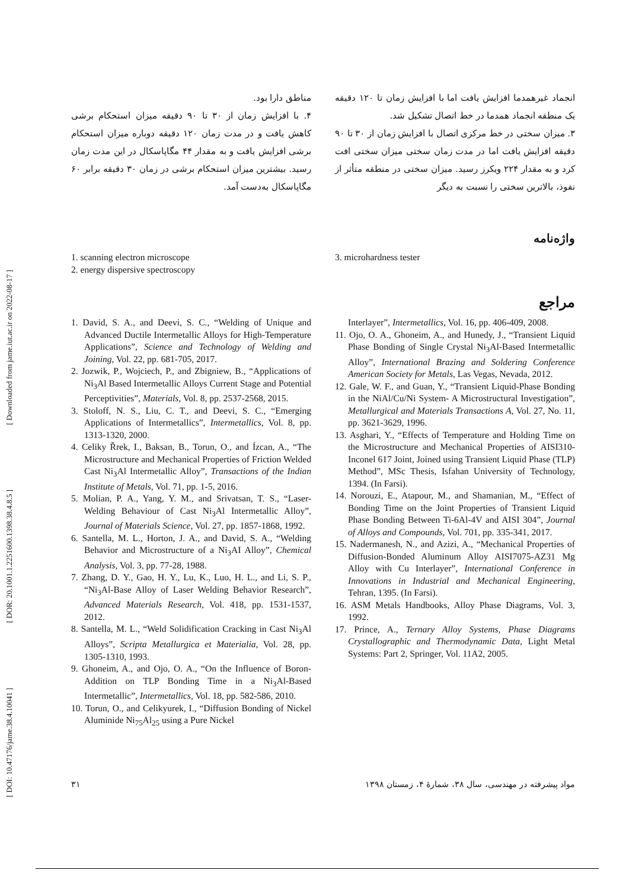[ DOI: 10.47176/jame.38.4.10041 ] [ DOR: 20.1001.1.2251600.1398.38.4.8.5 ] [ Downloaded from jame.iut.ac.ir on 2022-08-17 ]
انجماد غیرهمدما افزایش یافت اما با افزایش زمان تا ۱۲۰ دقیقه یک منطقه انجماد همدما در خط اتصال تشکیل شد.
۳. میزان سختی در خط مرکزی اتصال با افزایش زمان از ۳۰ تا ۹۰ دقیقه افزایش یافت اما در مدت زمان سختی میزان سختی افت کرد و به مقدار ۲۲۴ ویکرز رسید. میزان سختی در منطقه متأثر از نفوذ، بالاترین سختی را نسبت به دیگر
مناطق دارا بود.
۴. با افزایش زمان از ۳۰ تا ۹۰ دقیقه میزان استحکام برشی کاهش یافت و در مدت زمان ۱۲۰ دقیقه دوباره میزان استحکام برشی افزایش یافت و به مقدار ۴۴ مگاپاسکال در این مدت زمان رسید. بیشترین میزان استحکام برشی در زمان ۳۰ دقیقه برابر ۶۰ مگاپاسکال به‌دست آمد.
واژه‌نامه
3. microhardness tester 1. scanning electron microscope
2. energy dispersive spectroscopy
مراجع
1. David, S. A., and Deevi, S. C., “Welding of Unique and Advanced Ductile Intermetallic Alloys for High-Temperature Applications”, Science and Technology of Welding and Joining, Vol. 22, pp. 681-705, 2017.
2. Jozwik, P., Wojciech, P., and Zbigniew, B., “Applications of Ni<sub>3</sub>Al Based Intermetallic Alloys Current Stage and Potential Perceptivities”, Materials, Vol. 8, pp. 2537-2568, 2015.
3. Stoloff, N. S., Liu, C. T., and Deevi, S. C., “Emerging Applications of Intermetallics”, Intermetallics, Vol. 8, pp. 1313-1320, 2000.
4. Celiky Řrek, I., Baksan, B., Torun, O., and Ízcan, A., “The Microstructure and Mechanical Properties of Friction Welded Cast Ni<sub>3</sub>Al Intermetallic Alloy”, Transactions of the Indian Institute of Metals, Vol. 71, pp. 1-5, 2016.
5. Molian, P. A., Yang, Y. M., and Srivatsan, T. S., “Laser-Welding Behaviour of Cast Ni<sub>3</sub>Al Intermetallic Alloy”, Journal of Materials Science, Vol. 27, pp. 1857-1868, 1992.
6. Santella, M. L., Horton, J. A., and David, S. A., “Welding Behavior and Microstructure of a Ni<sub>3</sub>AI Alloy”, Chemical Analysis, Vol. 3, pp. 77-28, 1988.
7. Zhang, D. Y., Gao, H. Y., Lu, K., Luo, H. L., and Li, S. P., “Ni<sub>3</sub>Al-Base Alloy of Laser Welding Behavior Research”, Advanced Materials Research, Vol. 418, pp. 1531-1537, 2012.
8. Santella, M. L., “Weld Solidification Cracking in Cast Ni<sub>3</sub>Al Alloys”, Scripta Metallurgica et Materialia, Vol. 28, pp. 1305-1310, 1993.
9. Ghoneim, A., and Ojo, O. A., “On the Influence of Boron-Addition on TLP Bonding Time in a Ni<sub>3</sub>Al-Based Intermetallic”, Intermetallics, Vol. 18, pp. 582-586, 2010.
10. Torun, O., and Celikyurek, I., “Diffusion Bonding of Nickel Aluminide Ni<sub>75</sub>Al<sub>25</sub> using a Pure Nickel
Interlayer”, Intermetallics, Vol. 16, pp. 406-409, 2008.
11. Ojo, O. A., Ghoneim, A., and Hunedy, J., “Transient Liquid Phase Bonding of Single Crystal Ni<sub>3</sub>Al-Based Intermetallic Alloy”, International Brazing and Soldering Conference American Society for Metals, Las Vegas, Nevada, 2012.
12. Gale, W. F., and Guan, Y., “Transient Liquid-Phase Bonding in the NiAl/Cu/Ni System- A Microstructural Investigation”, Metallurgical and Materials Transactions A, Vol. 27, No. 11, pp. 3621-3629, 1996.
13. Asghari, Y., “Effects of Temperature and Holding Time on the Microstructure and Mechanical Properties of AISI310-Inconel 617 Joint, Joined using Transient Liquid Phase (TLP) Method”, MSc Thesis, Isfahan University of Technology, 1394. (In Farsi).
14. Norouzi, E., Atapour, M., and Shamanian, M., “Effect of Bonding Time on the Joint Properties of Transient Liquid Phase Bonding Between Ti-6Al-4V and AISI 304”, Journal of Alloys and Compounds, Vol. 701, pp. 335-341, 2017.
15. Nadermanesh, N., and Azizi, A., “Mechanical Properties of Diffusion-Bonded Aluminum Alloy AISI7075-AZ31 Mg Alloy with Cu Interlayer”, International Conference in Innovations in Industrial and Mechanical Engineering, Tehran, 1395. (In Farsi).
16. ASM Metals Handbooks, Alloy Phase Diagrams, Vol. 3, 1992.
17. Prince, A., Ternary Alloy Systems, Phase Diagrams Crystallographic and Thermodynamic Data, Light Metal Systems: Part 2, Springer, Vol. 11A2, 2005.
مواد پیشرفته در مهندسی، سال ۳۸، شمارهٔ ۴، زمستان ۱۳۹۸ ۳۱